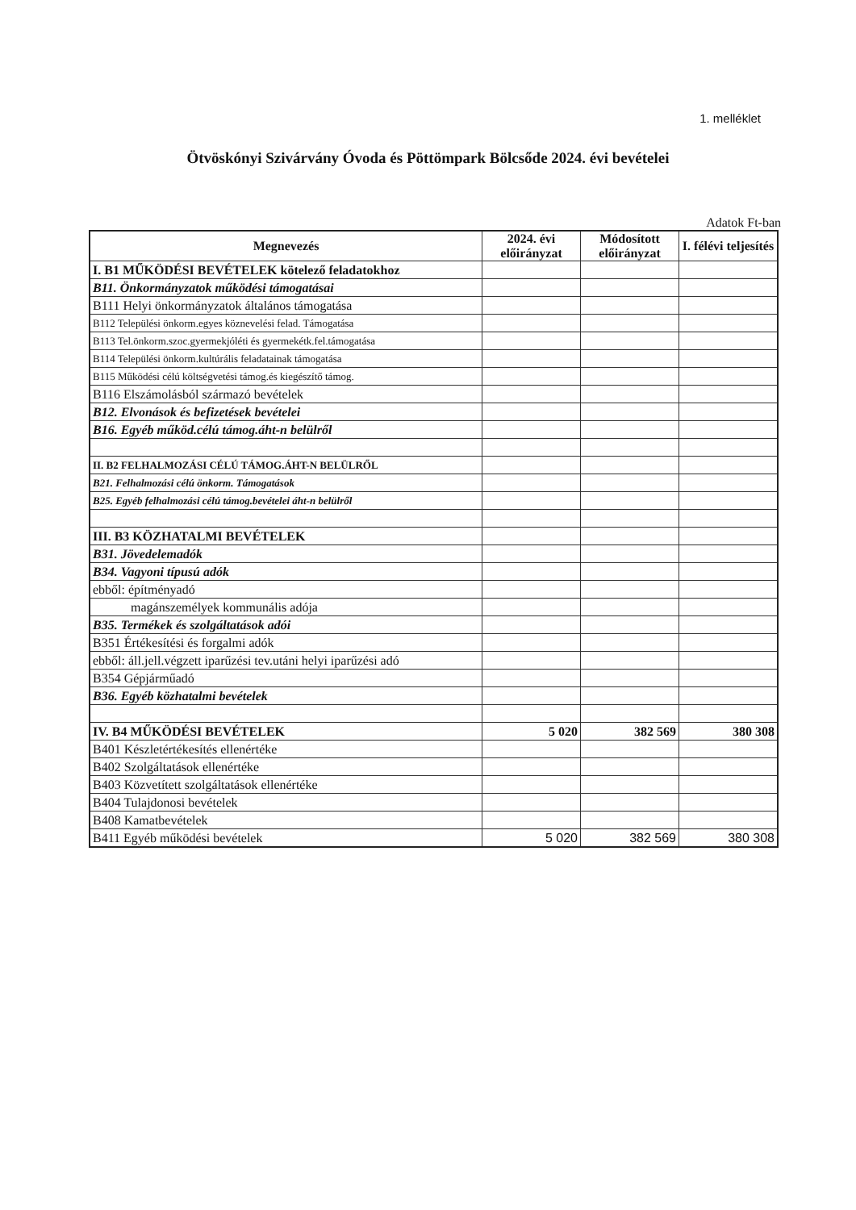1. melléklet
Ötvöskónyi Szivárvány Óvoda és Pöttömpark Bölcsőde 2024. évi bevételei
Adatok Ft-ban
| Megnevezés | 2024. évi előirányzat | Módosított előirányzat | I. félévi teljesítés |
| --- | --- | --- | --- |
| I. B1 MŰKÖDÉSI BEVÉTELEK kötelező feladatokhoz | | | |
| B11. Önkormányzatok működési támogatásai | | | |
| B111 Helyi önkormányzatok általános támogatása | | | |
| B112 Települési önkorm.egyes köznevelési felad. Támogatása | | | |
| B113 Tel.önkorm.szoc.gyermekjóléti és gyermekétk.fel.támogatása | | | |
| B114 Települési önkorm.kultúrális feladatainak támogatása | | | |
| B115 Működési célú költségvetési támog.és kiegészítő támog. | | | |
| B116 Elszámolásból származó bevételek | | | |
| B12. Elvonások és befizetések bevételei | | | |
| B16. Egyéb működ.célú támog.áht-n belülről | | | |
| II. B2 FELHALMOZÁSI CÉLÚ TÁMOG.ÁHT-N BELÜLRŐL | | | |
| B21. Felhalmozási célú önkorm. Támogatások | | | |
| B25. Egyéb felhalmozási célú támog.bevételei áht-n belülről | | | |
| III. B3 KÖZHATALMI BEVÉTELEK | | | |
| B31. Jövedelemadók | | | |
| B34. Vagyoni típusú adók | | | |
| ebből: építményadó | | | |
| magánszemélyek kommunális adója | | | |
| B35. Termékek és szolgáltatások adói | | | |
| B351 Értékesítési és forgalmi adók | | | |
| ebből: áll.jell.végzett iparűzési tev.utáni helyi iparűzési adó | | | |
| B354 Gépjárműadó | | | |
| B36. Egyéb közhatalmi bevételek | | | |
| IV. B4 MŰKÖDÉSI BEVÉTELEK | 5 020 | 382 569 | 380 308 |
| B401 Készletértékesítés ellenértéke | | | |
| B402 Szolgáltatások ellenértéke | | | |
| B403 Közvetített szolgáltatások ellenértéke | | | |
| B404 Tulajdonosi bevételek | | | |
| B408 Kamatbevételek | | | |
| B411 Egyéb működési bevételek | 5 020 | 382 569 | 380 308 |